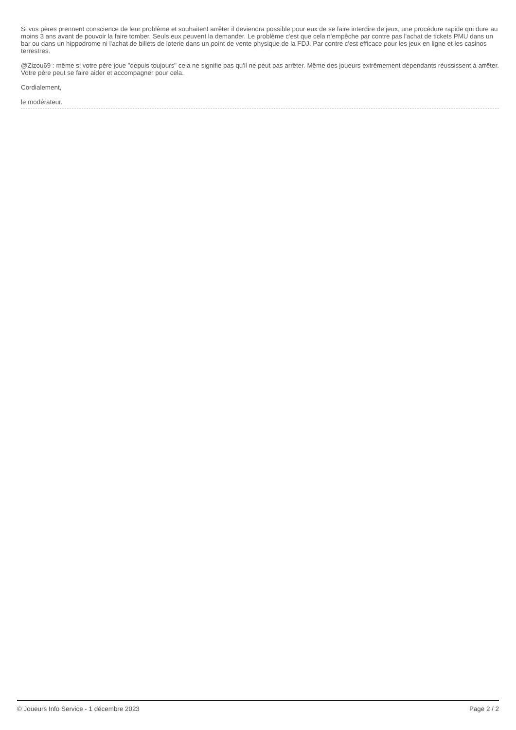Si vos pères prennent conscience de leur problème et souhaitent arrêter il deviendra possible pour eux de se faire interdire de jeux, une procédure rapide qui dure au moins 3 ans avant de pouvoir la faire tomber. Seuls eux peuvent la demander. Le problème c'est que cela n'empêche par contre pas l'achat de tickets PMU dans un bar ou dans un hippodrome ni l'achat de billets de loterie dans un point de vente physique de la FDJ. Par contre c'est efficace pour les jeux en ligne et les casinos terrestres.
@Zizou69 : même si votre père joue "depuis toujours" cela ne signifie pas qu'il ne peut pas arrêter. Même des joueurs extrêmement dépendants réussissent à arrêter. Votre père peut se faire aider et accompagner pour cela.
Cordialement,
le modérateur.
© Joueurs Info Service - 1 décembre 2023 Page 2 / 2